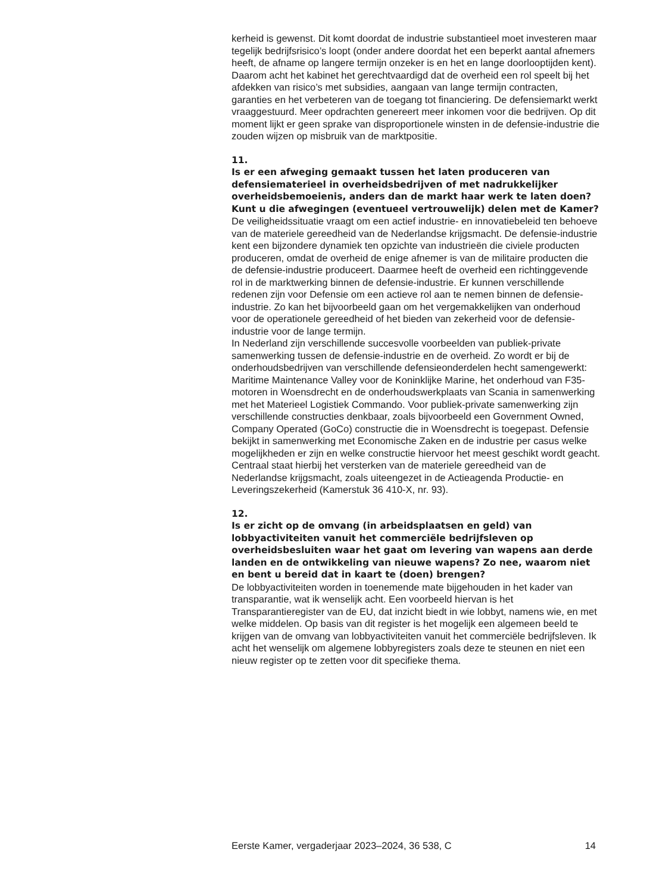kerheid is gewenst. Dit komt doordat de industrie substantieel moet investeren maar tegelijk bedrijfsrisico’s loopt (onder andere doordat het een beperkt aantal afnemers heeft, de afname op langere termijn onzeker is en het en lange doorlooptijden kent). Daarom acht het kabinet het gerechtvaardigd dat de overheid een rol speelt bij het afdekken van risico’s met subsidies, aangaan van lange termijn contracten, garanties en het verbeteren van de toegang tot financiering. De defensiemarkt werkt vraaggestuurd. Meer opdrachten genereert meer inkomen voor die bedrijven. Op dit moment lijkt er geen sprake van disproportionele winsten in de defensie-industrie die zouden wijzen op misbruik van de marktpositie.
11.
Is er een afweging gemaakt tussen het laten produceren van defensiematerieel in overheidsbedrijven of met nadrukkelijker overheidsbemoeienis, anders dan de markt haar werk te laten doen? Kunt u die afwegingen (eventueel vertrouwelijk) delen met de Kamer?
De veiligheidssituatie vraagt om een actief industrie- en innovatiebeleid ten behoeve van de materiele gereedheid van de Nederlandse krijgsmacht. De defensie-industrie kent een bijzondere dynamiek ten opzichte van industrieën die civiele producten produceren, omdat de overheid de enige afnemer is van de militaire producten die de defensie-industrie produceert. Daarmee heeft de overheid een richtinggevende rol in de marktwerking binnen de defensie-industrie. Er kunnen verschillende redenen zijn voor Defensie om een actieve rol aan te nemen binnen de defensie-industrie. Zo kan het bijvoorbeeld gaan om het vergemakkelijken van onderhoud voor de operationele gereedheid of het bieden van zekerheid voor de defensie-industrie voor de lange termijn.
In Nederland zijn verschillende succesvolle voorbeelden van publiek-private samenwerking tussen de defensie-industrie en de overheid. Zo wordt er bij de onderhoudsbedrijven van verschillende defensieonderdelen hecht samengewerkt: Maritime Maintenance Valley voor de Koninklijke Marine, het onderhoud van F35-motoren in Woensdrecht en de onderhoudswerkplaats van Scania in samenwerking met het Materieel Logistiek Commando. Voor publiek-private samenwerking zijn verschillende constructies denkbaar, zoals bijvoorbeeld een Government Owned, Company Operated (GoCo) constructie die in Woensdrecht is toegepast. Defensie bekijkt in samenwerking met Economische Zaken en de industrie per casus welke mogelijkheden er zijn en welke constructie hiervoor het meest geschikt wordt geacht. Centraal staat hierbij het versterken van de materiele gereedheid van de Nederlandse krijgsmacht, zoals uiteengezet in de Actieagenda Productie- en Leveringszekerheid (Kamerstuk 36 410-X, nr. 93).
12.
Is er zicht op de omvang (in arbeidsplaatsen en geld) van lobbyactiviteiten vanuit het commerciële bedrijfsleven op overheidsbesluiten waar het gaat om levering van wapens aan derde landen en de ontwikkeling van nieuwe wapens? Zo nee, waarom niet en bent u bereid dat in kaart te (doen) brengen?
De lobbyactiviteiten worden in toenemende mate bijgehouden in het kader van transparantie, wat ik wenselijk acht. Een voorbeeld hiervan is het Transparantieregister van de EU, dat inzicht biedt in wie lobbyt, namens wie, en met welke middelen. Op basis van dit register is het mogelijk een algemeen beeld te krijgen van de omvang van lobbyactiviteiten vanuit het commerciële bedrijfsleven. Ik acht het wenselijk om algemene lobbyregisters zoals deze te steunen en niet een nieuw register op te zetten voor dit specifieke thema.
Eerste Kamer, vergaderjaar 2023–2024, 36 538, C 14